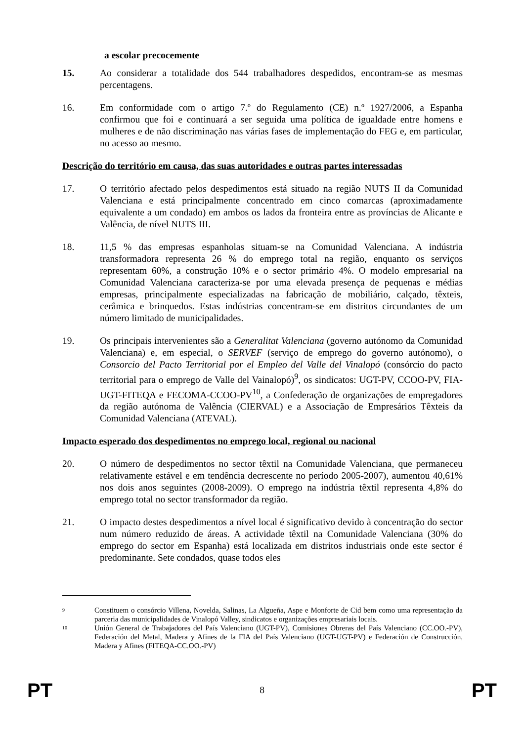a escolar precocemente
15. Ao considerar a totalidade dos 544 trabalhadores despedidos, encontram-se as mesmas percentagens.
16. Em conformidade com o artigo 7.º do Regulamento (CE) n.º 1927/2006, a Espanha confirmou que foi e continuará a ser seguida uma política de igualdade entre homens e mulheres e de não discriminação nas várias fases de implementação do FEG e, em particular, no acesso ao mesmo.
Descrição do território em causa, das suas autoridades e outras partes interessadas
17. O território afectado pelos despedimentos está situado na região NUTS II da Comunidad Valenciana e está principalmente concentrado em cinco comarcas (aproximadamente equivalente a um condado) em ambos os lados da fronteira entre as províncias de Alicante e Valência, de nível NUTS III.
18. 11,5 % das empresas espanholas situam-se na Comunidad Valenciana. A indústria transformadora representa 26 % do emprego total na região, enquanto os serviços representam 60%, a construção 10% e o sector primário 4%. O modelo empresarial na Comunidad Valenciana caracteriza-se por uma elevada presença de pequenas e médias empresas, principalmente especializadas na fabricação de mobiliário, calçado, têxteis, cerâmica e brinquedos. Estas indústrias concentram-se em distritos circundantes de um número limitado de municipalidades.
19. Os principais intervenientes são a Generalitat Valenciana (governo autónomo da Comunidad Valenciana) e, em especial, o SERVEF (serviço de emprego do governo autónomo), o Consorcio del Pacto Territorial por el Empleo del Valle del Vinalopó (consórcio do pacto territorial para o emprego de Valle del Vainalopó)<sup>9</sup>, os sindicatos: UGT-PV, CCOO-PV, FIA-UGT-FITEQA e FECOMA-CCOO-PV<sup>10</sup>, a Confederação de organizações de empregadores da região autónoma de Valência (CIERVAL) e a Associação de Empresários Têxteis da Comunidad Valenciana (ATEVAL).
Impacto esperado dos despedimentos no emprego local, regional ou nacional
20. O número de despedimentos no sector têxtil na Comunidade Valenciana, que permaneceu relativamente estável e em tendência decrescente no período 2005-2007), aumentou 40,61% nos dois anos seguintes (2008-2009). O emprego na indústria têxtil representa 4,8% do emprego total no sector transformador da região.
21. O impacto destes despedimentos a nível local é significativo devido à concentração do sector num número reduzido de áreas. A actividade têxtil na Comunidade Valenciana (30% do emprego do sector em Espanha) está localizada em distritos industriais onde este sector é predominante. Sete condados, quase todos eles
9
Constituem o consórcio Villena, Novelda, Salinas, La Algueña, Aspe e Monforte de Cid bem como uma representação da parceria das municipalidades de Vinalopó Valley, sindicatos e organizações empresariais locais.
10
Unión General de Trabajadores del País Valenciano (UGT-PV), Comisiones Obreras del País Valenciano (CC.OO.-PV), Federación del Metal, Madera y Afines de la FIA del País Valenciano (UGT-UGT-PV) e Federación de Construcción, Madera y Afines (FITEQA-CC.OO.-PV)
PT 8 PT